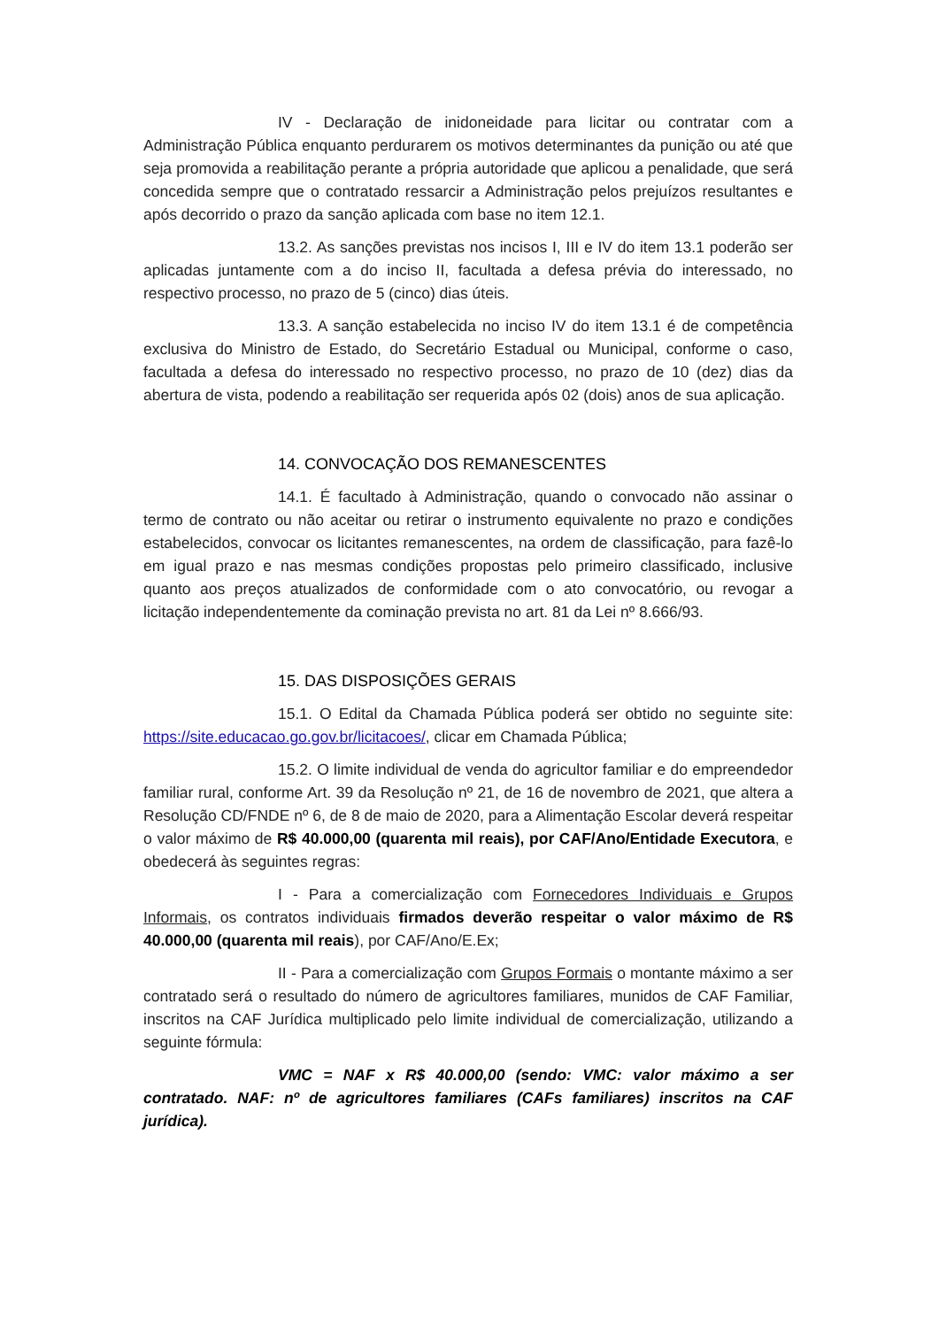IV - Declaração de inidoneidade para licitar ou contratar com a Administração Pública enquanto perdurarem os motivos determinantes da punição ou até que seja promovida a reabilitação perante a própria autoridade que aplicou a penalidade, que será concedida sempre que o contratado ressarcir a Administração pelos prejuízos resultantes e após decorrido o prazo da sanção aplicada com base no item 12.1.
13.2. As sanções previstas nos incisos I, III e IV do item 13.1 poderão ser aplicadas juntamente com a do inciso II, facultada a defesa prévia do interessado, no respectivo processo, no prazo de 5 (cinco) dias úteis.
13.3. A sanção estabelecida no inciso IV do item 13.1 é de competência exclusiva do Ministro de Estado, do Secretário Estadual ou Municipal, conforme o caso, facultada a defesa do interessado no respectivo processo, no prazo de 10 (dez) dias da abertura de vista, podendo a reabilitação ser requerida após 02 (dois) anos de sua aplicação.
14. CONVOCAÇÃO DOS REMANESCENTES
14.1. É facultado à Administração, quando o convocado não assinar o termo de contrato ou não aceitar ou retirar o instrumento equivalente no prazo e condições estabelecidos, convocar os licitantes remanescentes, na ordem de classificação, para fazê-lo em igual prazo e nas mesmas condições propostas pelo primeiro classificado, inclusive quanto aos preços atualizados de conformidade com o ato convocatório, ou revogar a licitação independentemente da cominação prevista no art. 81 da Lei nº 8.666/93.
15. DAS DISPOSIÇÕES GERAIS
15.1. O Edital da Chamada Pública poderá ser obtido no seguinte site: https://site.educacao.go.gov.br/licitacoes/, clicar em Chamada Pública;
15.2. O limite individual de venda do agricultor familiar e do empreendedor familiar rural, conforme Art. 39 da Resolução nº 21, de 16 de novembro de 2021, que altera a Resolução CD/FNDE nº 6, de 8 de maio de 2020, para a Alimentação Escolar deverá respeitar o valor máximo de R$ 40.000,00 (quarenta mil reais), por CAF/Ano/Entidade Executora, e obedecerá às seguintes regras:
I - Para a comercialização com Fornecedores Individuais e Grupos Informais, os contratos individuais firmados deverão respeitar o valor máximo de R$ 40.000,00 (quarenta mil reais), por CAF/Ano/E.Ex;
II - Para a comercialização com Grupos Formais o montante máximo a ser contratado será o resultado do número de agricultores familiares, munidos de CAF Familiar, inscritos na CAF Jurídica multiplicado pelo limite individual de comercialização, utilizando a seguinte fórmula:
VMC = NAF x R$ 40.000,00 (sendo: VMC: valor máximo a ser contratado. NAF: nº de agricultores familiares (CAFs familiares) inscritos na CAF jurídica).